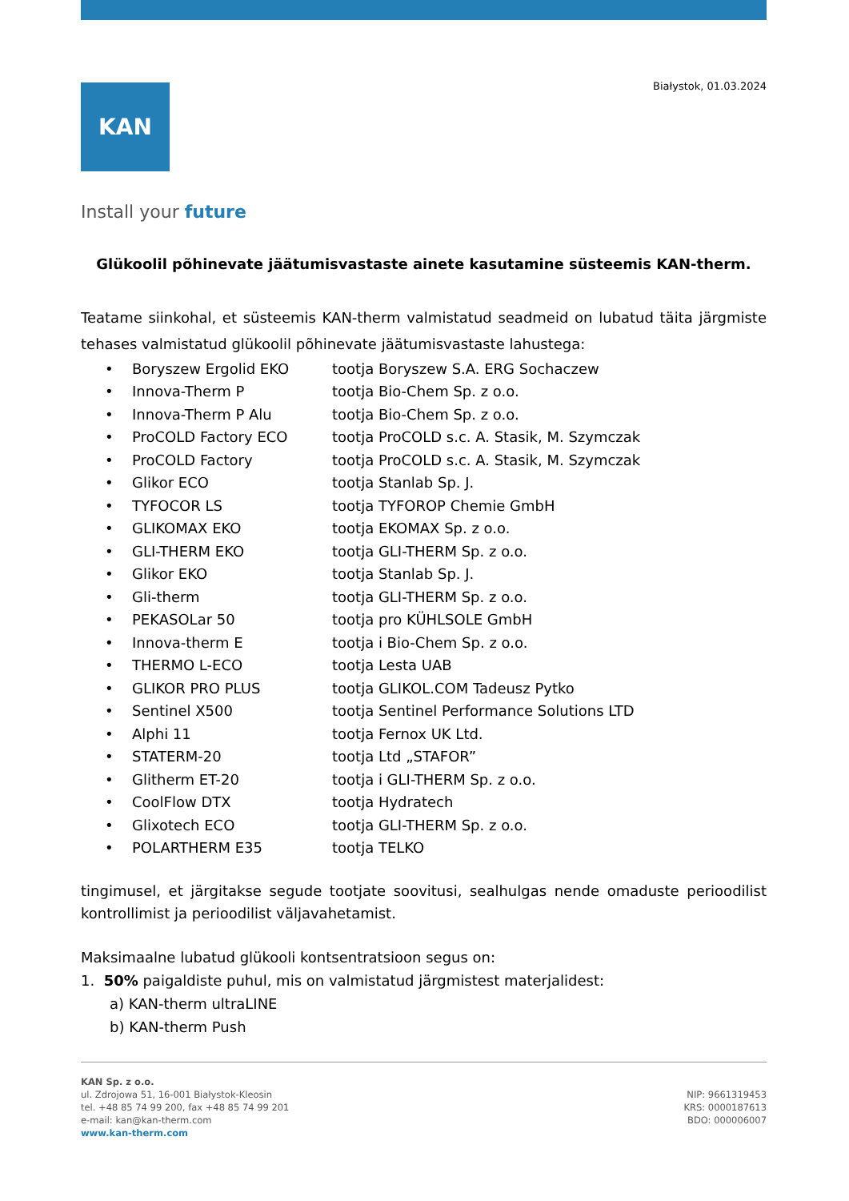Białystok, 01.03.2024
KAN
Install your future
Glükoolil põhinevate jäätumisvastaste ainete kasutamine süsteemis KAN-therm.
Teatame siinkohal, et süsteemis KAN-therm valmistatud seadmeid on lubatud täita järgmiste tehases valmistatud glükoolil põhinevate jäätumisvastaste lahustega:
| • | Boryszew Ergolid EKO | tootja Boryszew S.A. ERG Sochaczew |
| • | Innova-Therm P | tootja Bio-Chem Sp. z o.o. |
| • | Innova-Therm P Alu | tootja Bio-Chem Sp. z o.o. |
| • | ProCOLD Factory ECO | tootja ProCOLD s.c. A. Stasik, M. Szymczak |
| • | ProCOLD Factory | tootja ProCOLD s.c. A. Stasik, M. Szymczak |
| • | Glikor ECO | tootja Stanlab Sp. J. |
| • | TYFOCOR LS | tootja TYFOROP Chemie GmbH |
| • | GLIKOMAX EKO | tootja EKOMAX Sp. z o.o. |
| • | GLI-THERM EKO | tootja GLI-THERM Sp. z o.o. |
| • | Glikor EKO | tootja Stanlab Sp. J. |
| • | Gli-therm | tootja GLI-THERM Sp. z o.o. |
| • | PEKASOLar 50 | tootja pro KÜHLSOLE GmbH |
| • | Innova-therm E | tootja i Bio-Chem Sp. z o.o. |
| • | THERMO L-ECO | tootja Lesta UAB |
| • | GLIKOR PRO PLUS | tootja GLIKOL.COM Tadeusz Pytko |
| • | Sentinel X500 | tootja Sentinel Performance Solutions LTD |
| • | Alphi 11 | tootja Fernox UK Ltd. |
| • | STATERM-20 | tootja Ltd „STAFOR” |
| • | Glitherm ET-20 | tootja i GLI-THERM Sp. z o.o. |
| • | CoolFlow DTX | tootja Hydratech |
| • | Glixotech ECO | tootja GLI-THERM Sp. z o.o. |
| • | POLARTHERM E35 | tootja TELKO |
tingimusel, et järgitakse segude tootjate soovitusi, sealhulgas nende omaduste perioodilist kontrollimist ja perioodilist väljavahetamist.
Maksimaalne lubatud glükooli kontsentratsioon segus on:
1. 50% paigaldiste puhul, mis on valmistatud järgmistest materjalidest:
a) KAN-therm ultraLINE
b) KAN-therm Push
KAN Sp. z o.o.
ul. Zdrojowa 51, 16-001 Białystok-Kleosin
tel. +48 85 74 99 200, fax +48 85 74 99 201
e-mail: kan@kan-therm.com
www.kan-therm.com
NIP: 9661319453
KRS: 0000187613
BDO: 000006007